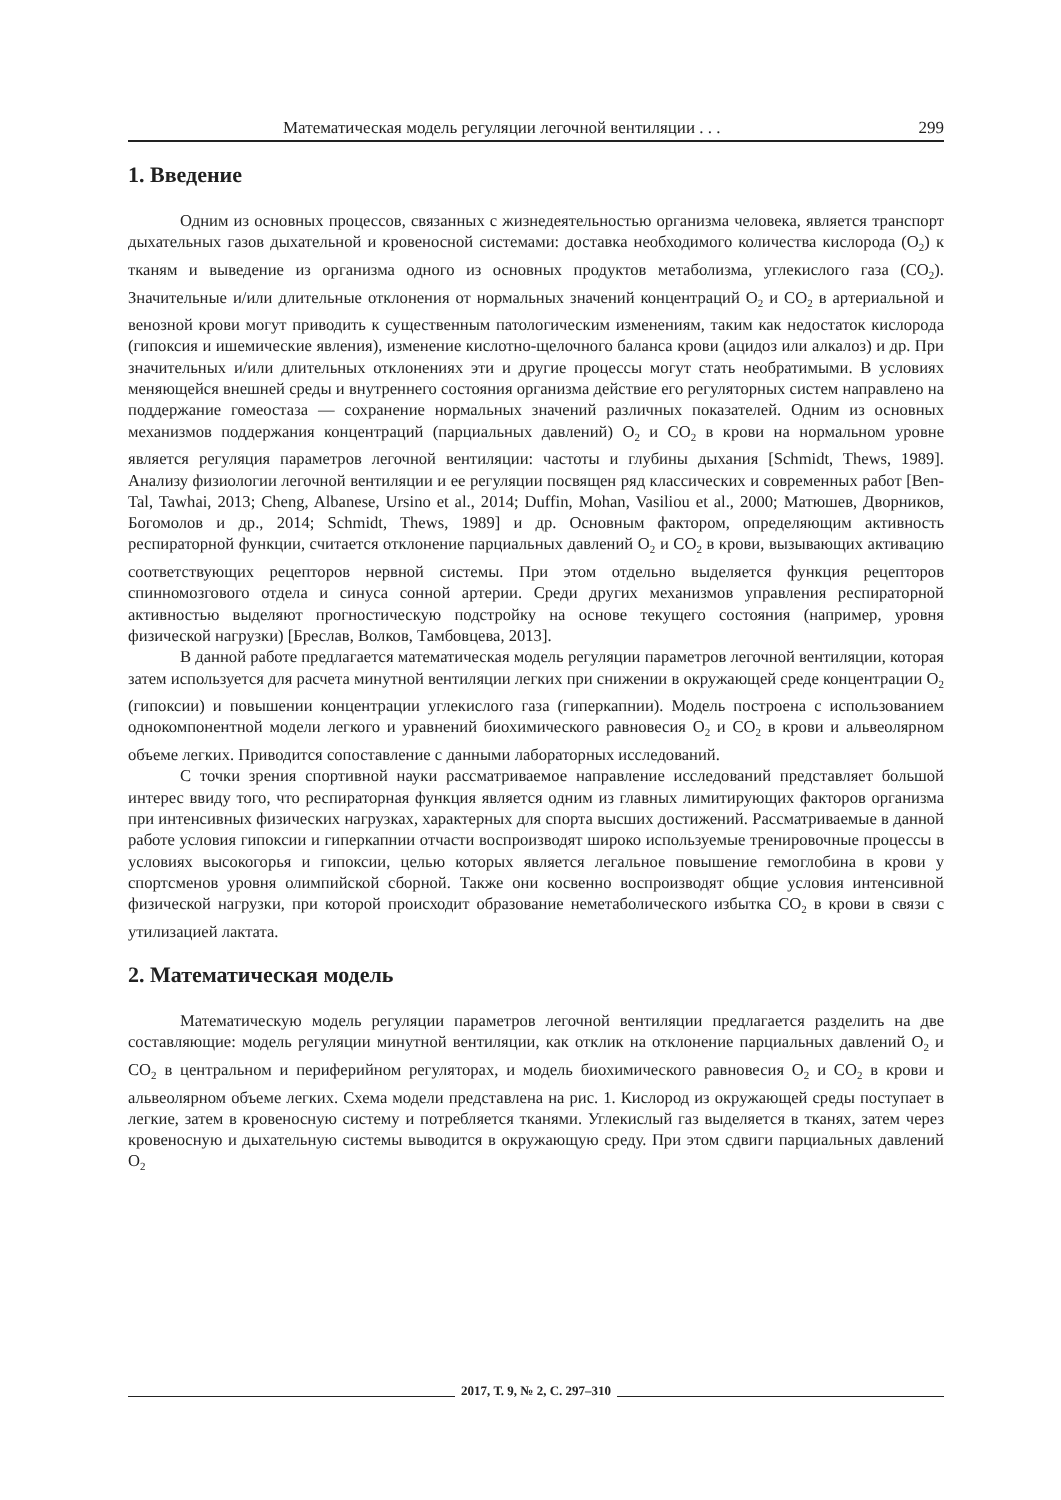Математическая модель регуляции легочной вентиляции . . . 299
1. Введение
Одним из основных процессов, связанных с жизнедеятельностью организма человека, является транспорт дыхательных газов дыхательной и кровеносной системами: доставка необходимого количества кислорода (O<sub>2</sub>) к тканям и выведение из организма одного из основных продуктов метаболизма, углекислого газа (CO<sub>2</sub>). Значительные и/или длительные отклонения от нормальных значений концентраций O<sub>2</sub> и CO<sub>2</sub> в артериальной и венозной крови могут приводить к существенным патологическим изменениям, таким как недостаток кислорода (гипоксия и ишемические явления), изменение кислотно-щелочного баланса крови (ацидоз или алкалоз) и др. При значительных и/или длительных отклонениях эти и другие процессы могут стать необратимыми. В условиях меняющейся внешней среды и внутреннего состояния организма действие его регуляторных систем направлено на поддержание гомеостаза — сохранение нормальных значений различных показателей. Одним из основных механизмов поддержания концентраций (парциальных давлений) O<sub>2</sub> и CO<sub>2</sub> в крови на нормальном уровне является регуляция параметров легочной вентиляции: частоты и глубины дыхания [Schmidt, Thews, 1989]. Анализу физиологии легочной вентиляции и ее регуляции посвящен ряд классических и современных работ [Ben-Tal, Tawhai, 2013; Cheng, Albanese, Ursino et al., 2014; Duffin, Mohan, Vasiliou et al., 2000; Матюшев, Дворников, Богомолов и др., 2014; Schmidt, Thews, 1989] и др. Основным фактором, определяющим активность респираторной функции, считается отклонение парциальных давлений O<sub>2</sub> и CO<sub>2</sub> в крови, вызывающих активацию соответствующих рецепторов нервной системы. При этом отдельно выделяется функция рецепторов спинномозгового отдела и синуса сонной артерии. Среди других механизмов управления респираторной активностью выделяют прогностическую подстройку на основе текущего состояния (например, уровня физической нагрузки) [Бреслав, Волков, Тамбовцева, 2013].
В данной работе предлагается математическая модель регуляции параметров легочной вентиляции, которая затем используется для расчета минутной вентиляции легких при снижении в окружающей среде концентрации O<sub>2</sub> (гипоксии) и повышении концентрации углекислого газа (гиперкапнии). Модель построена с использованием однокомпонентной модели легкого и уравнений биохимического равновесия O<sub>2</sub> и CO<sub>2</sub> в крови и альвеолярном объеме легких. Приводится сопоставление с данными лабораторных исследований.
С точки зрения спортивной науки рассматриваемое направление исследований представляет большой интерес ввиду того, что респираторная функция является одним из главных лимитирующих факторов организма при интенсивных физических нагрузках, характерных для спорта высших достижений. Рассматриваемые в данной работе условия гипоксии и гиперкапнии отчасти воспроизводят широко используемые тренировочные процессы в условиях высокогорья и гипоксии, целью которых является легальное повышение гемоглобина в крови у спортсменов уровня олимпийской сборной. Также они косвенно воспроизводят общие условия интенсивной физической нагрузки, при которой происходит образование неметаболического избытка CO<sub>2</sub> в крови в связи с утилизацией лактата.
2. Математическая модель
Математическую модель регуляции параметров легочной вентиляции предлагается разделить на две составляющие: модель регуляции минутной вентиляции, как отклик на отклонение парциальных давлений O<sub>2</sub> и CO<sub>2</sub> в центральном и периферийном регуляторах, и модель биохимического равновесия O<sub>2</sub> и CO<sub>2</sub> в крови и альвеолярном объеме легких. Схема модели представлена на рис. 1. Кислород из окружающей среды поступает в легкие, затем в кровеносную систему и потребляется тканями. Углекислый газ выделяется в тканях, затем через кровеносную и дыхательную системы выводится в окружающую среду. При этом сдвиги парциальных давлений O<sub>2</sub>
2017, Т. 9, № 2, С. 297–310